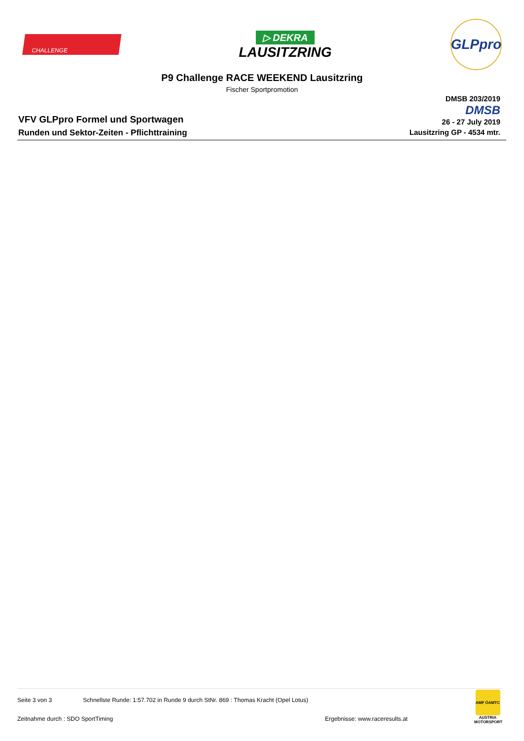CHALLENGE
▷ DEKRA
LAUSITZRING
GLPpro
P9 Challenge RACE WEEKEND Lausitzring
Fischer Sportpromotion
VFV GLPpro Formel und Sportwagen
Runden und Sektor-Zeiten - Pflichttraining
DMSB 203/2019
DMSB
26 - 27 July 2019
Lausitzring GP - 4534 mtr.
Seite 3 von 3 Schnellste Runde: 1:57.702 in Runde 9 durch StNr. 869 : Thomas Kracht (Opel Lotus)
Zeitnahme durch : SDO SportTiming Ergebnisse: www.raceresults.at
AMF ÖAMTC
AUSTRIA MOTORSPORT